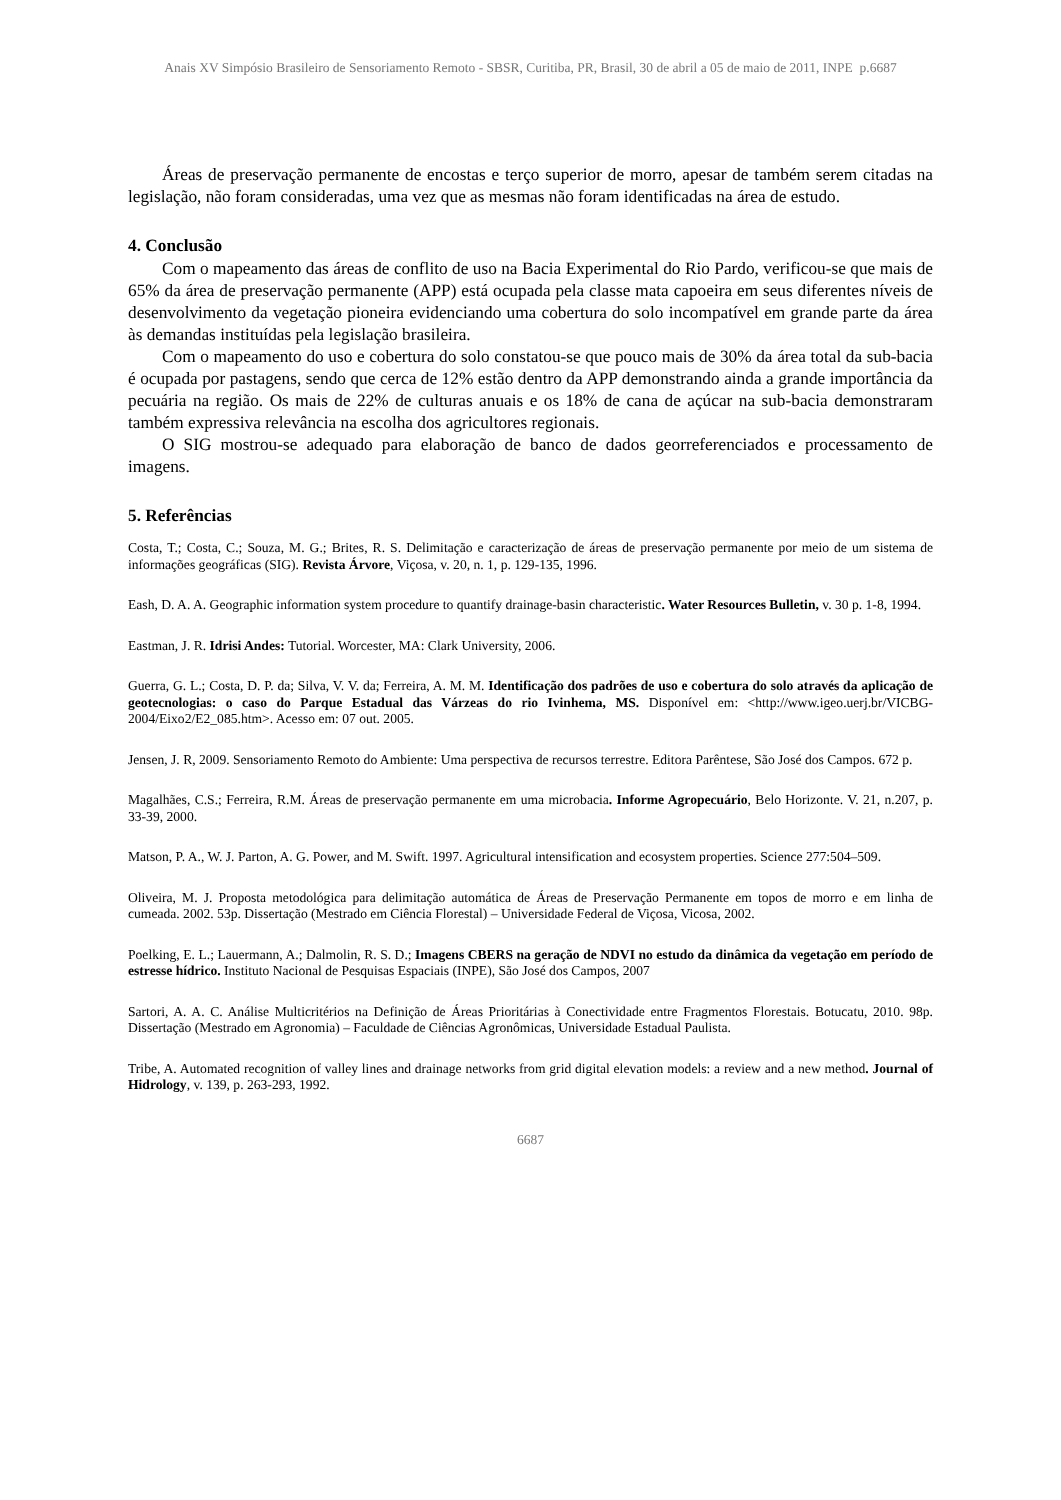Anais XV Simpósio Brasileiro de Sensoriamento Remoto - SBSR, Curitiba, PR, Brasil, 30 de abril a 05 de maio de 2011, INPE p.6687
Áreas de preservação permanente de encostas e terço superior de morro, apesar de também serem citadas na legislação, não foram consideradas, uma vez que as mesmas não foram identificadas na área de estudo.
4. Conclusão
Com o mapeamento das áreas de conflito de uso na Bacia Experimental do Rio Pardo, verificou-se que mais de 65% da área de preservação permanente (APP) está ocupada pela classe mata capoeira em seus diferentes níveis de desenvolvimento da vegetação pioneira evidenciando uma cobertura do solo incompatível em grande parte da área às demandas instituídas pela legislação brasileira.
Com o mapeamento do uso e cobertura do solo constatou-se que pouco mais de 30% da área total da sub-bacia é ocupada por pastagens, sendo que cerca de 12% estão dentro da APP demonstrando ainda a grande importância da pecuária na região. Os mais de 22% de culturas anuais e os 18% de cana de açúcar na sub-bacia demonstraram também expressiva relevância na escolha dos agricultores regionais.
O SIG mostrou-se adequado para elaboração de banco de dados georreferenciados e processamento de imagens.
5. Referências
Costa, T.; Costa, C.; Souza, M. G.; Brites, R. S. Delimitação e caracterização de áreas de preservação permanente por meio de um sistema de informações geográficas (SIG). Revista Árvore, Viçosa, v. 20, n. 1, p. 129-135, 1996.
Eash, D. A. A. Geographic information system procedure to quantify drainage-basin characteristic. Water Resources Bulletin, v. 30 p. 1-8, 1994.
Eastman, J. R. Idrisi Andes: Tutorial. Worcester, MA: Clark University, 2006.
Guerra, G. L.; Costa, D. P. da; Silva, V. V. da; Ferreira, A. M. M. Identificação dos padrões de uso e cobertura do solo através da aplicação de geotecnologias: o caso do Parque Estadual das Várzeas do rio Ivinhema, MS. Disponível em: <http://www.igeo.uerj.br/VICBG-2004/Eixo2/E2_085.htm>. Acesso em: 07 out. 2005.
Jensen, J. R, 2009. Sensoriamento Remoto do Ambiente: Uma perspectiva de recursos terrestre. Editora Parêntese, São José dos Campos. 672 p.
Magalhães, C.S.; Ferreira, R.M. Áreas de preservação permanente em uma microbacia. Informe Agropecuário, Belo Horizonte. V. 21, n.207, p. 33-39, 2000.
Matson, P. A., W. J. Parton, A. G. Power, and M. Swift. 1997. Agricultural intensification and ecosystem properties. Science 277:504–509.
Oliveira, M. J. Proposta metodológica para delimitação automática de Áreas de Preservação Permanente em topos de morro e em linha de cumeada. 2002. 53p. Dissertação (Mestrado em Ciência Florestal) – Universidade Federal de Viçosa, Vicosa, 2002.
Poelking, E. L.; Lauermann, A.; Dalmolin, R. S. D.; Imagens CBERS na geração de NDVI no estudo da dinâmica da vegetação em período de estresse hídrico. Instituto Nacional de Pesquisas Espaciais (INPE), São José dos Campos, 2007
Sartori, A. A. C. Análise Multicritérios na Definição de Áreas Prioritárias à Conectividade entre Fragmentos Florestais. Botucatu, 2010. 98p. Dissertação (Mestrado em Agronomia) – Faculdade de Ciências Agronômicas, Universidade Estadual Paulista.
Tribe, A. Automated recognition of valley lines and drainage networks from grid digital elevation models: a review and a new method. Journal of Hidrology, v. 139, p. 263-293, 1992.
6687